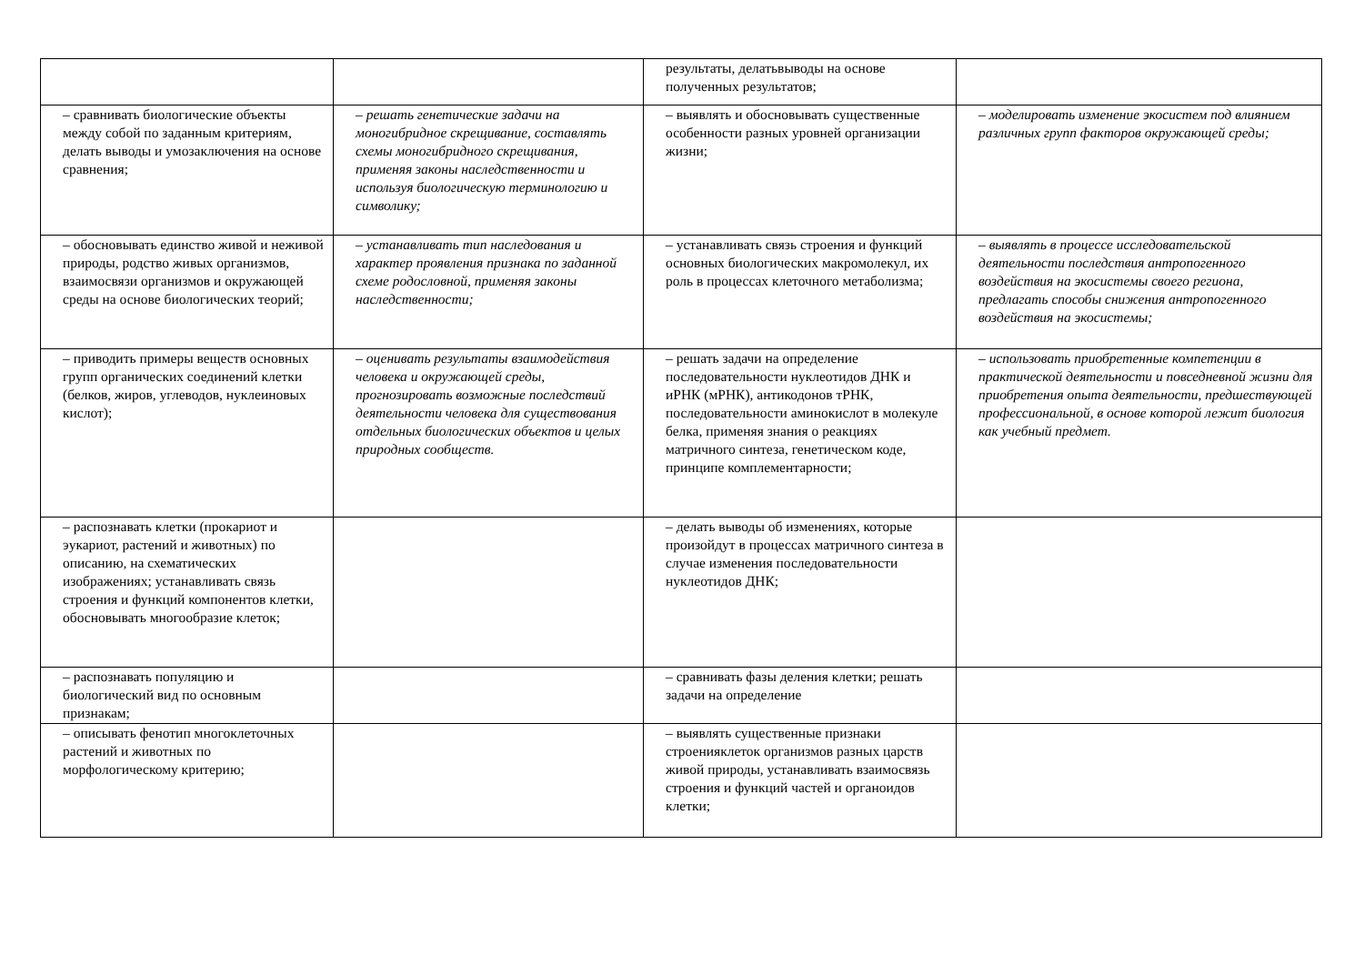| | | результаты, делатьвыводы на основе полученных результатов; | |
| – сравнивать биологические объекты между собой по заданным критериям, делать выводы и умозаключения на основе сравнения; | – решать генетические задачи на моногибридное скрещивание, составлять схемы моногибридного скрещивания, применяя законы наследственности и используя биологическую терминологию и символику; | – выявлять и обосновывать существенные особенности разных уровней организации жизни; | – моделировать изменение экосистем под влиянием различных групп факторов окружающей среды; |
| – обосновывать единство живой и неживой природы, родство живых организмов, взаимосвязи организмов и окружающей среды на основе биологических теорий; | – устанавливать тип наследования и характер проявления признака по заданной схеме родословной, применяя законы наследственности; | – устанавливать связь строения и функций основных биологических макромолекул, их роль в процессах клеточного метаболизма; | – выявлять в процессе исследовательской деятельности последствия антропогенного воздействия на экосистемы своего региона, предлагать способы снижения антропогенного воздействия на экосистемы; |
| – приводить примеры веществ основных групп органических соединений клетки (белков, жиров, углеводов, нуклеиновых кислот); | – оценивать результаты взаимодействия человека и окружающей среды, прогнозировать возможные последствий деятельности человека для существования отдельных биологических объектов и целых природных сообществ. | – решать задачи на определение последовательности нуклеотидов ДНК и иРНК (мРНК), антикодонов тРНК, последовательности аминокислот в молекуле белка, применяя знания о реакциях матричного синтеза, генетическом коде, принципе комплементарности; | – использовать приобретенные компетенции в практической деятельности и повседневной жизни для приобретения опыта деятельности, предшествующей профессиональной, в основе которой лежит биология как учебный предмет. |
| – распознавать клетки (прокариот и эукариот, растений и животных) по описанию, на схематических изображениях; устанавливать связь строения и функций компонентов клетки, обосновывать многообразие клеток; | | – делать выводы об изменениях, которые произойдут в процессах матричного синтеза в случае изменения последовательности нуклеотидов ДНК; | |
| – распознавать популяцию и биологический вид по основным признакам; | | – сравнивать фазы деления клетки; решать задачи на определение | |
| – описывать фенотип многоклеточных растений и животных по морфологическому критерию; | | – выявлять существенные признаки строенияклеток организмов разных царств живой природы, устанавливать взаимосвязь строения и функций частей и органоидов клетки; | |